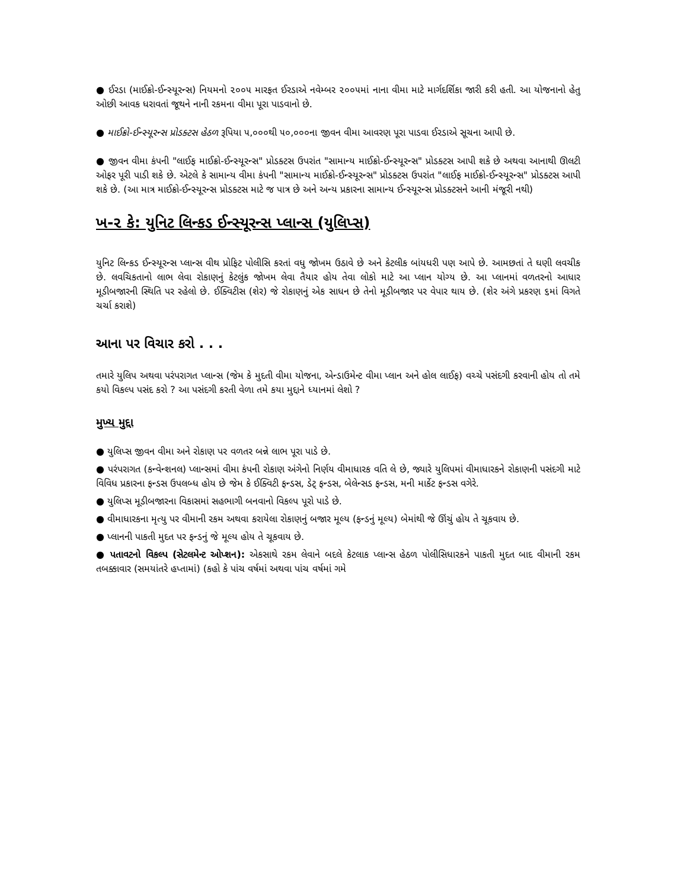● ઈરડા (માઈક્રો-ઈન્સ્યૂરન્સ) નિયમનો ૨૦૦૫ મારફત ઈરડાએ નવેમ્બર ૨૦૦૫માં નાના વીમા માટે માર્ગદર્શિકા જારી કરી હતી. આ યોજનાનો હેતુ ઓછી આવક ધરાવતાં જૂથને નાની રકમના વીમા પૂરા પાડવાનો છે.
● માઈક્રો-ઈન્સ્યૂરન્સ પ્રોડક્ટસ હેઠળ રૂપિયા ૫,૦૦૦થી ૫૦,૦૦૦ના જીવન વીમા આવરણ પૂરા પાડવા ઈરડાએ સૂચના આપી છે.
● જીવન વીમા કંપની "લાઈફ માઈક્રો-ઈન્સ્યૂરન્સ" પ્રોડક્ટસ ઉપરાંત "સામાન્ય માઈક્રો-ઈન્સ્યૂરન્સ" પ્રોડક્ટસ આપી શકે છે અથવા આનાથી ઊલટી ઓફર પૂરી પાડી શકે છે. એટલે કે સામાન્ય વીમા કંપની "સામાન્ય માઈક્રો-ઈન્સ્યૂરન્સ" પ્રોડક્ટસ ઉપરાંત "લાઈફ માઈક્રો-ઈન્સ્યૂરન્સ" પ્રોડક્ટસ આપી શકે છે. (આ માત્ર માઈક્રો-ઈન્સ્યૂરન્સ પ્રોડક્ટસ માટે જ પાત્ર છે અને અન્ય પ્રકારના સામાન્ય ઈન્સ્યૂરન્સ પ્રોડક્ટસને આની મંજૂરી નથી)
ખ-૨ કે: યુનિટ લિન્કડ ઈન્સ્યૂરન્સ પ્લાન્સ (યુલિપ્સ)
યુનિટ લિન્કડ ઈન્સ્યૂરન્સ પ્લાન્સ વીથ પ્રોફિટ પોલીસિ કરતાં વધુ જોખમ ઉઠાવે છે અને કેટલીક બાંયધરી પણ આપે છે. આમછતાં તે ઘણી લવચીક છે. લવચિકતાનો લાભ લેવા રોકાણનું કેટલુંક જોખમ લેવા તૈયાર હોય તેવા લોકો માટે આ પ્લાન યોગ્ય છે. આ પ્લાનમાં વળતરનો આધાર મૂડીબજારની સ્થિતિ પર રહેલો છે. ઈક્વિટીસ (શેર) જે રોકાણનું એક સાધન છે તેનો મૂડીબજાર પર વેપાર થાય છે. (શેર અંગે પ્રકરણ ૬માં વિગતે ચર્ચા કરાશે)
આના પર વિચાર કરો . . .
તમારે યુલિપ અથવા પરંપરાગત પ્લાન્સ (જેમ કે મુદતી વીમા યોજના, એન્ડાઉમેન્ટ વીમા પ્લાન અને હોલ લાઈફ) વચ્ચે પસંદગી કરવાની હોય તો તમે કયો વિકલ્પ પસંદ કરો ? આ પસંદગી કરતી વેળા તમે કયા મુદ્દાને ધ્યાનમાં લેશો ?
મુખ્ય મુદ્દા
● યુલિપ્સ જીવન વીમા અને રોકાણ પર વળતર બન્ને લાભ પૂરા પાડે છે.
● પરંપરાગત (કન્વેન્શનલ) પ્લાન્સમાં વીમા કંપની રોકાણ અંગેનો નિર્ણય વીમાધારક વતિ લે છે, જ્યારે યુલિપમાં વીમાધારકને રોકાણની પસંદગી માટે વિવિધ પ્રકારના ફન્ડસ ઉપલબ્ધ હોય છે જેમ કે ઈક્વિટી ફન્ડસ, ડેટ્ ફન્ડસ, બેલેન્સડ ફન્ડસ, મની માર્કેટ ફન્ડસ વગેરે.
● યુલિપ્સ મૂડીબજારના વિકાસમાં સહભાગી બનવાનો વિકલ્પ પૂરો પાડે છે.
● વીમાધારકના મૃત્યુ પર વીમાની રકમ અથવા કરાયેલા રોકાણનું બજાર મૂલ્ય (ફન્ડનું મૂલ્ય) બેમાંથી જે ઊંચું હોય તે ચૂકવાય છે.
● પ્લાનની પાકતી મુદત પર ફન્ડનું જે મૂલ્ય હોય તે ચૂકવાય છે.
● પતાવટનો વિકલ્પ (સેટલમેન્ટ ઓપ્શન): એકસાથે રકમ લેવાને બદલે કેટલાક પ્લાન્સ હેઠળ પોલીસિધારકને પાકતી મુદત બાદ વીમાની રકમ તબક્કાવાર (સમયાંતરે હપ્તામાં) (કહો કે પાંચ વર્ષમાં અથવા પાંચ વર્ષમાં ગમે